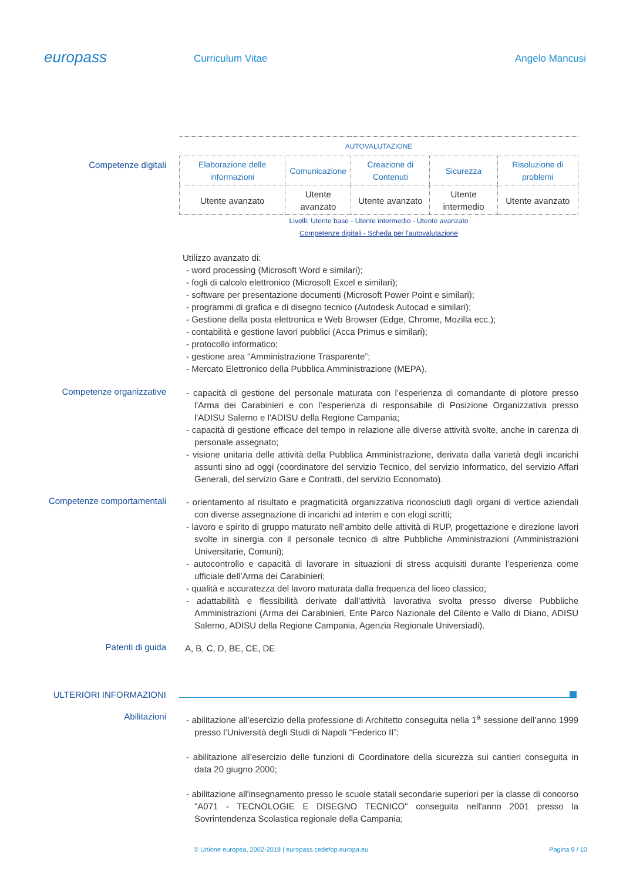europass
Curriculum Vitae Angelo Mancusi
Competenze digitali
| AUTOVALUTAZIONE | | | | |
| --- | --- | --- | --- | --- |
| Elaborazione delle informazioni | Comunicazione | Creazione di Contenuti | Sicurezza | Risoluzione di problemi |
| Utente avanzato | Utente avanzato | Utente avanzato | Utente intermedio | Utente avanzato |
Livelli: Utente base - Utente intermedio - Utente avanzato
Competenze digitali - Scheda per l'autovalutazione
Utilizzo avanzato di:
- word processing (Microsoft Word e similari);
- fogli di calcolo elettronico (Microsoft Excel e similari);
- software per presentazione documenti (Microsoft Power Point e similari);
- programmi di grafica e di disegno tecnico (Autodesk Autocad e similari);
- Gestione della posta elettronica e Web Browser (Edge, Chrome, Mozilla ecc.);
- contabilità e gestione lavori pubblici (Acca Primus e similari);
- protocollo informatico;
- gestione area “Amministrazione Trasparente”;
- Mercato Elettronico della Pubblica Amministrazione (MEPA).
Competenze organizzative
- capacità di gestione del personale maturata con l’esperienza di comandante di plotore presso l'Arma dei Carabinieri e con l’esperienza di responsabile di Posizione Organizzativa presso l'ADISU Salerno e l'ADISU della Regione Campania;
- capacità di gestione efficace del tempo in relazione alle diverse attività svolte, anche in carenza di personale assegnato;
- visione unitaria delle attività della Pubblica Amministrazione, derivata dalla varietà degli incarichi assunti sino ad oggi (coordinatore del servizio Tecnico, del servizio Informatico, del servizio Affari Generali, del servizio Gare e Contratti, del servizio Economato).
Competenze comportamentali
- orientamento al risultato e pragmaticità organizzativa riconosciuti dagli organi di vertice aziendali con diverse assegnazione di incarichi ad interim e con elogi scritti;
- lavoro e spirito di gruppo maturato nell’ambito delle attività di RUP, progettazione e direzione lavori svolte in sinergia con il personale tecnico di altre Pubbliche Amministrazioni (Amministrazioni Universitarie, Comuni);
- autocontrollo e capacità di lavorare in situazioni di stress acquisiti durante l’esperienza come ufficiale dell’Arma dei Carabinieri;
- qualità e accuratezza del lavoro maturata dalla frequenza del liceo classico;
- adattabilità e flessibilità derivate dall’attività lavorativa svolta presso diverse Pubbliche Amministrazioni (Arma dei Carabinieri, Ente Parco Nazionale del Cilento e Vallo di Diano, ADISU Salerno, ADISU della Regione Campania, Agenzia Regionale Universiadi).
Patenti di guida
A, B, C, D, BE, CE, DE
ULTERIORI INFORMAZIONI
Abilitazioni
- abilitazione all’esercizio della professione di Architetto conseguita nella 1<sup>a</sup> sessione dell’anno 1999 presso l’Università degli Studi di Napoli “Federico II”;
- abilitazione all’esercizio delle funzioni di Coordinatore della sicurezza sui cantieri conseguita in data 20 giugno 2000;
- abilitazione all'insegnamento presso le scuole statali secondarie superiori per la classe di concorso "A071 - TECNOLOGIE E DISEGNO TECNICO" conseguita nell'anno 2001 presso la Sovrintendenza Scolastica regionale della Campania;
© Unione europea, 2002-2018 | europass.cedefop.europa.eu Pagina 9 / 10